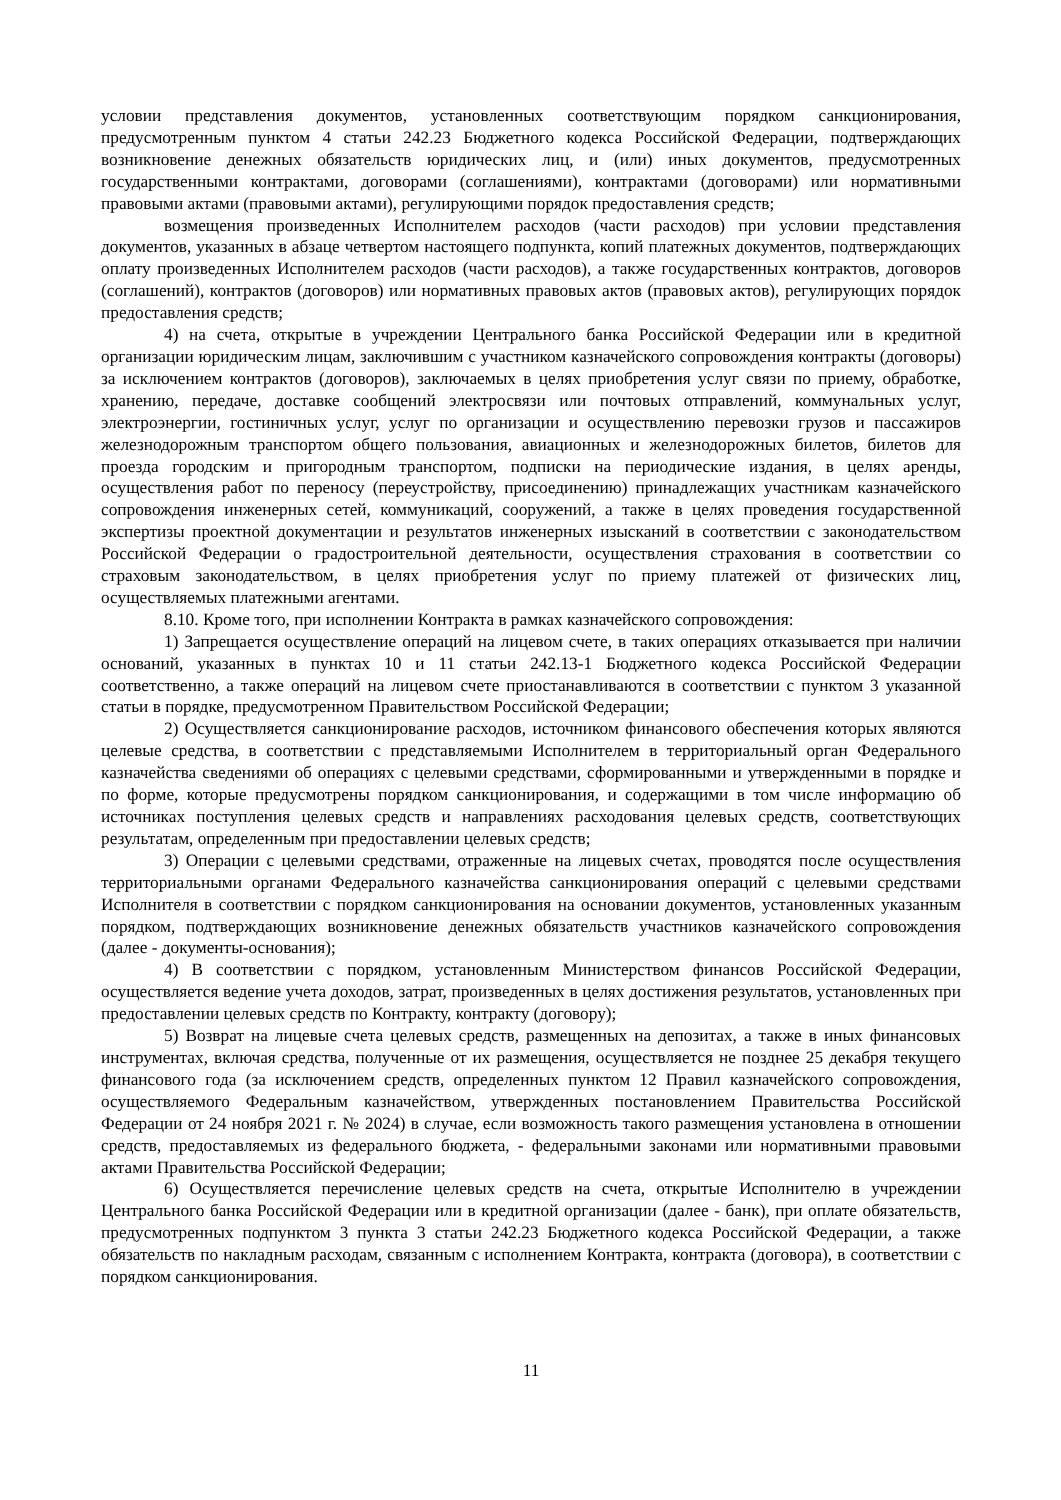условии представления документов, установленных соответствующим порядком санкционирования, предусмотренным пунктом 4 статьи 242.23 Бюджетного кодекса Российской Федерации, подтверждающих возникновение денежных обязательств юридических лиц, и (или) иных документов, предусмотренных государственными контрактами, договорами (соглашениями), контрактами (договорами) или нормативными правовыми актами (правовыми актами), регулирующими порядок предоставления средств;
возмещения произведенных Исполнителем расходов (части расходов) при условии представления документов, указанных в абзаце четвертом настоящего подпункта, копий платежных документов, подтверждающих оплату произведенных Исполнителем расходов (части расходов), а также государственных контрактов, договоров (соглашений), контрактов (договоров) или нормативных правовых актов (правовых актов), регулирующих порядок предоставления средств;
4) на счета, открытые в учреждении Центрального банка Российской Федерации или в кредитной организации юридическим лицам, заключившим с участником казначейского сопровождения контракты (договоры) за исключением контрактов (договоров), заключаемых в целях приобретения услуг связи по приему, обработке, хранению, передаче, доставке сообщений электросвязи или почтовых отправлений, коммунальных услуг, электроэнергии, гостиничных услуг, услуг по организации и осуществлению перевозки грузов и пассажиров железнодорожным транспортом общего пользования, авиационных и железнодорожных билетов, билетов для проезда городским и пригородным транспортом, подписки на периодические издания, в целях аренды, осуществления работ по переносу (переустройству, присоединению) принадлежащих участникам казначейского сопровождения инженерных сетей, коммуникаций, сооружений, а также в целях проведения государственной экспертизы проектной документации и результатов инженерных изысканий в соответствии с законодательством Российской Федерации о градостроительной деятельности, осуществления страхования в соответствии со страховым законодательством, в целях приобретения услуг по приему платежей от физических лиц, осуществляемых платежными агентами.
8.10. Кроме того, при исполнении Контракта в рамках казначейского сопровождения:
1) Запрещается осуществление операций на лицевом счете, в таких операциях отказывается при наличии оснований, указанных в пунктах 10 и 11 статьи 242.13-1 Бюджетного кодекса Российской Федерации соответственно, а также операций на лицевом счете приостанавливаются в соответствии с пунктом 3 указанной статьи в порядке, предусмотренном Правительством Российской Федерации;
2) Осуществляется санкционирование расходов, источником финансового обеспечения которых являются целевые средства, в соответствии с представляемыми Исполнителем в территориальный орган Федерального казначейства сведениями об операциях с целевыми средствами, сформированными и утвержденными в порядке и по форме, которые предусмотрены порядком санкционирования, и содержащими в том числе информацию об источниках поступления целевых средств и направлениях расходования целевых средств, соответствующих результатам, определенным при предоставлении целевых средств;
3) Операции с целевыми средствами, отраженные на лицевых счетах, проводятся после осуществления территориальными органами Федерального казначейства санкционирования операций с целевыми средствами Исполнителя в соответствии с порядком санкционирования на основании документов, установленных указанным порядком, подтверждающих возникновение денежных обязательств участников казначейского сопровождения (далее - документы-основания);
4) В соответствии с порядком, установленным Министерством финансов Российской Федерации, осуществляется ведение учета доходов, затрат, произведенных в целях достижения результатов, установленных при предоставлении целевых средств по Контракту, контракту (договору);
5) Возврат на лицевые счета целевых средств, размещенных на депозитах, а также в иных финансовых инструментах, включая средства, полученные от их размещения, осуществляется не позднее 25 декабря текущего финансового года (за исключением средств, определенных пунктом 12 Правил казначейского сопровождения, осуществляемого Федеральным казначейством, утвержденных постановлением Правительства Российской Федерации от 24 ноября 2021 г. № 2024) в случае, если возможность такого размещения установлена в отношении средств, предоставляемых из федерального бюджета, - федеральными законами или нормативными правовыми актами Правительства Российской Федерации;
6) Осуществляется перечисление целевых средств на счета, открытые Исполнителю в учреждении Центрального банка Российской Федерации или в кредитной организации (далее - банк), при оплате обязательств, предусмотренных подпунктом 3 пункта 3 статьи 242.23 Бюджетного кодекса Российской Федерации, а также обязательств по накладным расходам, связанным с исполнением Контракта, контракта (договора), в соответствии с порядком санкционирования.
11